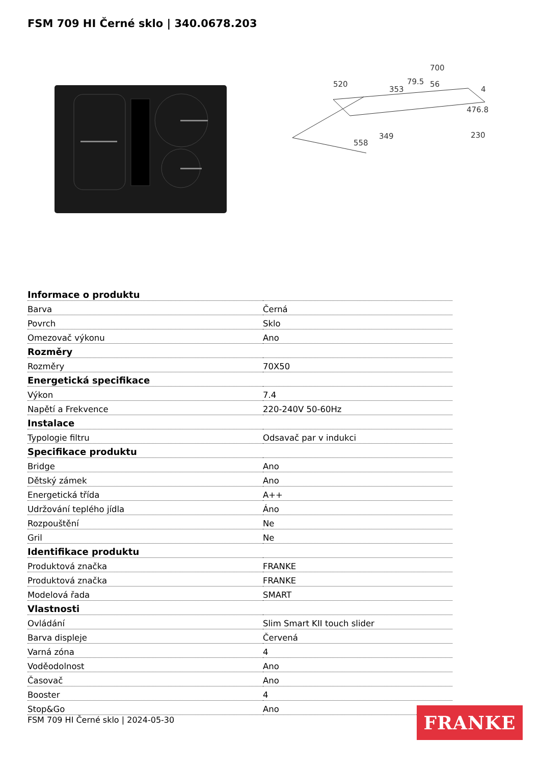FSM 709 HI Černé sklo | 340.0678.203
700
520
79.5
476.8
558
349
230
56
353
4
| Informace o produktu | |
| --- | --- |
| Barva | Černá |
| Povrch | Sklo |
| Omezovač výkonu | Ano |
| Rozměry | |
| Rozměry | 70X50 |
| Energetická specifikace | |
| Výkon | 7.4 |
| Napětí a Frekvence | 220-240V 50-60Hz |
| Instalace | |
| Typologie filtru | Odsavač par v indukci |
| Specifikace produktu | |
| Bridge | Ano |
| Dětský zámek | Ano |
| Energetická třída | A++ |
| Udržování teplého jídla | Áno |
| Rozpouštění | Ne |
| Gril | Ne |
| Identifikace produktu | |
| Produktová značka | FRANKE |
| Produktová značka | FRANKE |
| Modelová řada | SMART |
| Vlastnosti | |
| Ovládání | Slim Smart KII touch slider |
| Barva displeje | Červená |
| Varná zóna | 4 |
| Voděodolnost | Ano |
| Časovač | Ano |
| Booster | 4 |
| Stop&Go | Ano |
FSM 709 HI Černé sklo | 2024-05-30
FRANKE